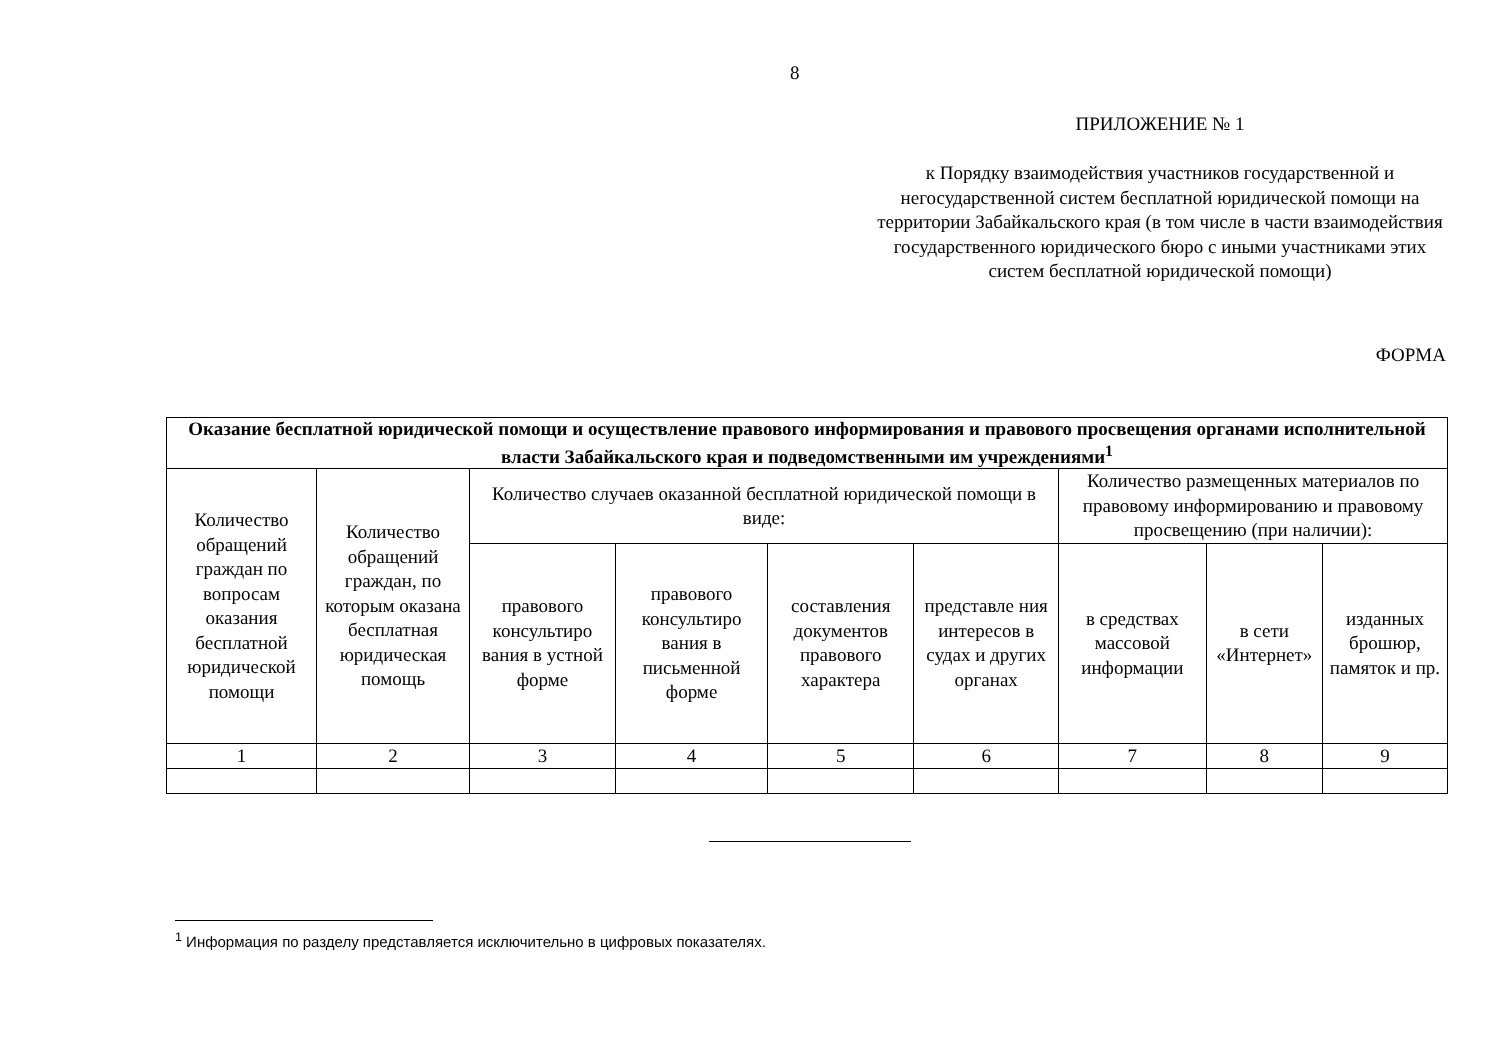8
ПРИЛОЖЕНИЕ № 1
к Порядку взаимодействия участников государственной и негосударственной систем бесплатной юридической помощи на территории Забайкальского края (в том числе в части взаимодействия государственного юридического бюро с иными участниками этих систем бесплатной юридической помощи)
ФОРМА
| Оказание бесплатной юридической помощи и осуществление правового информирования и правового просвещения органами исполнительной власти Забайкальского края и подведомственными им учреждениями<sup>1</sup> | | | | | | | | |
| --- | --- | --- | --- | --- | --- | --- | --- | --- |
| Количество обращений граждан по вопросам оказания бесплатной юридической помощи | Количество обращений граждан, по которым оказана бесплатная юридическая помощь | Количество случаев оказанной бесплатной юридической помощи в виде: | | | | Количество размещенных материалов по правовому информированию и правовому просвещению (при наличии): | | |
| | | правового консультиро вания в устной форме | правового консультиро вания в письменной форме | составления документов правового характера | представле ния интересов в судах и других органах | в средствах массовой информации | в сети «Интернет» | изданных брошюр, памяток и пр. |
| 1 | 2 | 3 | 4 | 5 | 6 | 7 | 8 | 9 |
<sup>1</sup> Информация по разделу представляется исключительно в цифровых показателях.